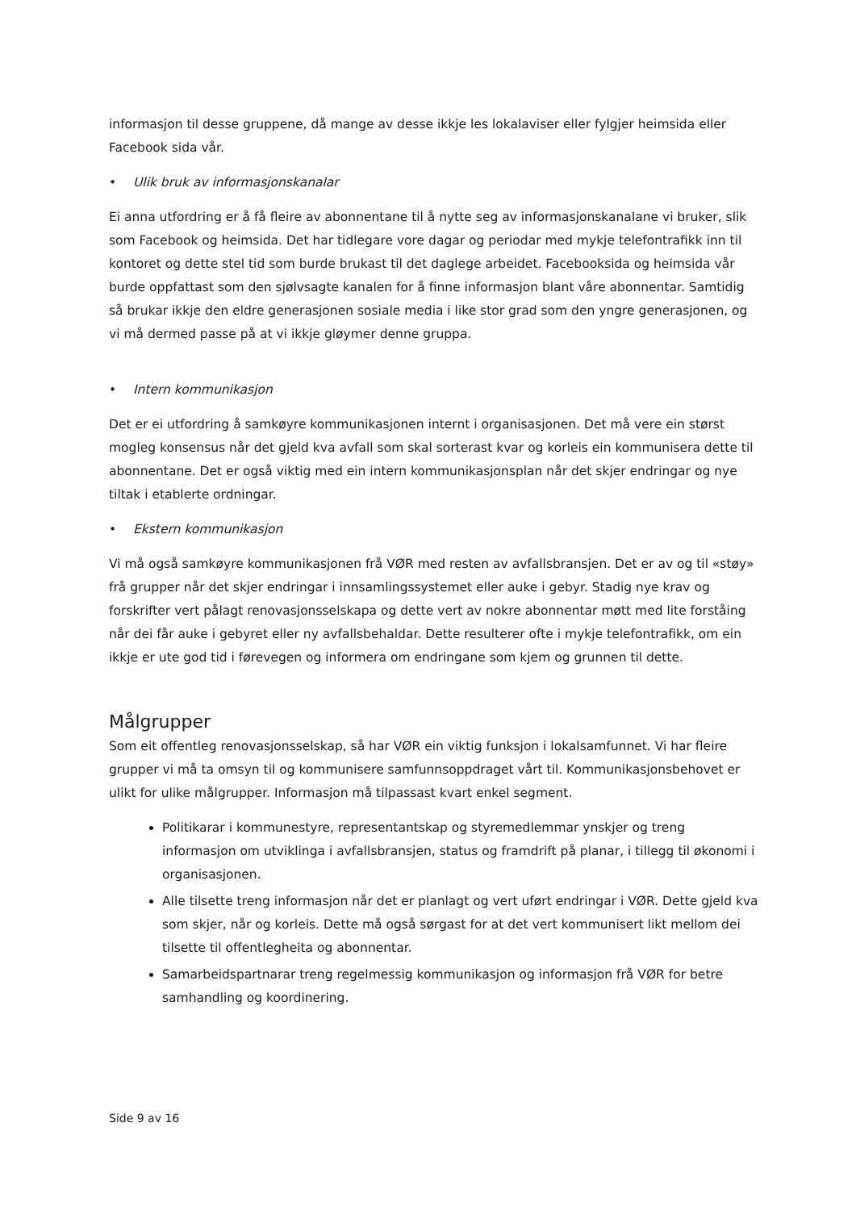informasjon til desse gruppene, då mange av desse ikkje les lokalaviser eller fylgjer heimsida eller Facebook sida vår.
• Ulik bruk av informasjonskanalar
Ei anna utfordring er å få fleire av abonnentane til å nytte seg av informasjonskanalane vi bruker, slik som Facebook og heimsida. Det har tidlegare vore dagar og periodar med mykje telefontrafikk inn til kontoret og dette stel tid som burde brukast til det daglege arbeidet. Facebooksida og heimsida vår burde oppfattast som den sjølvsagte kanalen for å finne informasjon blant våre abonnentar. Samtidig så brukar ikkje den eldre generasjonen sosiale media i like stor grad som den yngre generasjonen, og vi må dermed passe på at vi ikkje gløymer denne gruppa.
• Intern kommunikasjon
Det er ei utfordring å samkøyre kommunikasjonen internt i organisasjonen. Det må vere ein størst mogleg konsensus når det gjeld kva avfall som skal sorterast kvar og korleis ein kommunisera dette til abonnentane. Det er også viktig med ein intern kommunikasjonsplan når det skjer endringar og nye tiltak i etablerte ordningar.
• Ekstern kommunikasjon
Vi må også samkøyre kommunikasjonen frå VØR med resten av avfallsbransjen. Det er av og til «støy» frå grupper når det skjer endringar i innsamlingssystemet eller auke i gebyr. Stadig nye krav og forskrifter vert pålagt renovasjonsselskapa og dette vert av nokre abonnentar møtt med lite forståing når dei får auke i gebyret eller ny avfallsbehaldar. Dette resulterer ofte i mykje telefontrafikk, om ein ikkje er ute god tid i førevegen og informera om endringane som kjem og grunnen til dette.
Målgrupper
Som eit offentleg renovasjonsselskap, så har VØR ein viktig funksjon i lokalsamfunnet. Vi har fleire grupper vi må ta omsyn til og kommunisere samfunnsoppdraget vårt til. Kommunikasjonsbehovet er ulikt for ulike målgrupper. Informasjon må tilpassast kvart enkel segment.
Politikarar i kommunestyre, representantskap og styremedlemmar ynskjer og treng informasjon om utviklinga i avfallsbransjen, status og framdrift på planar, i tillegg til økonomi i organisasjonen.
Alle tilsette treng informasjon når det er planlagt og vert uført endringar i VØR. Dette gjeld kva som skjer, når og korleis. Dette må også sørgast for at det vert kommunisert likt mellom dei tilsette til offentlegheita og abonnentar.
Samarbeidspartnarar treng regelmessig kommunikasjon og informasjon frå VØR for betre samhandling og koordinering.
Side 9 av 16